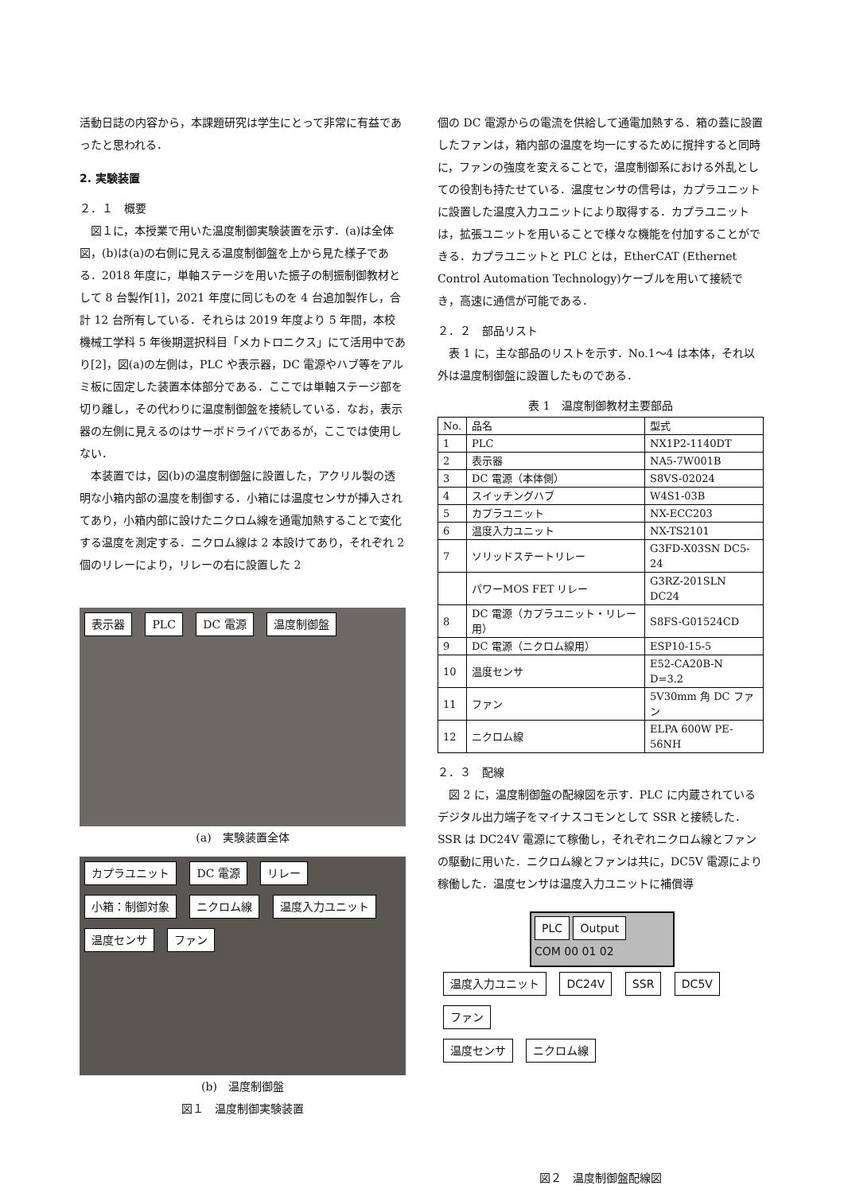活動日誌の内容から，本課題研究は学生にとって非常に有益であったと思われる．
2. 実験装置
２．１　概要
図１に，本授業で用いた温度制御実験装置を示す．(a)は全体図，(b)は(a)の右側に見える温度制御盤を上から見た様子である．2018 年度に，単軸ステージを用いた振子の制振制御教材として 8 台製作[1]，2021 年度に同じものを 4 台追加製作し，合計 12 台所有している．それらは 2019 年度より 5 年間，本校機械工学科 5 年後期選択科目「メカトロニクス」にて活用中であり[2]，図(a)の左側は，PLC や表示器，DC 電源やハブ等をアルミ板に固定した装置本体部分である．ここでは単軸ステージ部を切り離し，その代わりに温度制御盤を接続している．なお，表示器の左側に見えるのはサーボドライバであるが，ここでは使用しない．
本装置では，図(b)の温度制御盤に設置した，アクリル製の透明な小箱内部の温度を制御する．小箱には温度センサが挿入されてあり，小箱内部に設けたニクロム線を通電加熱することで変化する温度を測定する．ニクロム線は 2 本設けてあり，それぞれ 2 個のリレーにより，リレーの右に設置した 2
表示器 PLC DC 電源 温度制御盤
(a)　実験装置全体
カプラユニット DC 電源 リレー 小箱：制御対象 ニクロム線 温度入力ユニット 温度センサ ファン
(b)　温度制御盤
図１　温度制御実験装置
個の DC 電源からの電流を供給して通電加熱する．箱の蓋に設置したファンは，箱内部の温度を均一にするために撹拌すると同時に，ファンの強度を変えることで，温度制御系における外乱としての役割も持たせている．温度センサの信号は，カプラユニットに設置した温度入力ユニットにより取得する．カプラユニットは，拡張ユニットを用いることで様々な機能を付加することができる．カプラユニットと PLC とは，EtherCAT (Ethernet Control Automation Technology)ケーブルを用いて接続でき，高速に通信が可能である．
２．２　部品リスト
表 1 に，主な部品のリストを示す．No.1〜4 は本体，それ以外は温度制御盤に設置したものである．
表 1　温度制御教材主要部品
| No. | 品名 | 型式 |
| --- | --- | --- |
| 1 | PLC | NX1P2-1140DT |
| 2 | 表示器 | NA5-7W001B |
| 3 | DC 電源（本体側） | S8VS-02024 |
| 4 | スイッチングハブ | W4S1-03B |
| 5 | カプラユニット | NX-ECC203 |
| 6 | 温度入力ユニット | NX-TS2101 |
| 7 | ソリッドステートリレー | G3FD-X03SN DC5-24 |
| | パワーMOS FET リレー | G3RZ-201SLN DC24 |
| 8 | DC 電源（カプラユニット・リレー用） | S8FS-G01524CD |
| 9 | DC 電源（ニクロム線用） | ESP10-15-5 |
| 10 | 温度センサ | E52-CA20B-N D=3.2 |
| 11 | ファン | 5V30mm 角 DC ファン |
| 12 | ニクロム線 | ELPA 600W PE-56NH |
２．３　配線
図 2 に，温度制御盤の配線図を示す．PLC に内蔵されているデジタル出力端子をマイナスコモンとして SSR と接続した．SSR は DC24V 電源にて稼働し，それぞれニクロム線とファンの駆動に用いた．ニクロム線とファンは共に，DC5V 電源により稼働した．温度センサは温度入力ユニットに補償導
PLC Output
COM 00 01 02
温度入力ユニット DC24V SSR DC5V
ファン
温度センサ ニクロム線
図２　温度制御盤配線図